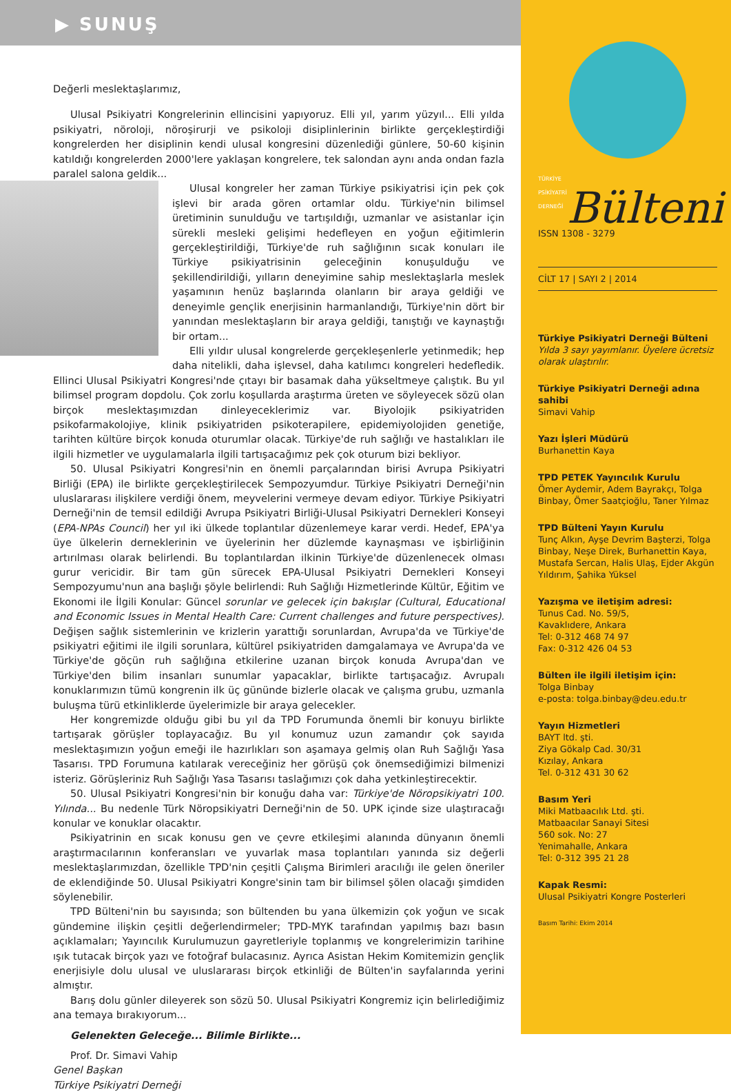▶ SUNUŞ
Değerli meslektaşlarımız,
Ulusal Psikiyatri Kongrelerinin ellincisini yapıyoruz. Elli yıl, yarım yüzyıl... Elli yılda psikiyatri, nöroloji, nöroşirurji ve psikoloji disiplinlerinin birlikte gerçekleştirdiği kongrelerden her disiplinin kendi ulusal kongresini düzenlediği günlere, 50-60 kişinin katıldığı kongrelerden 2000'lere yaklaşan kongrelere, tek salondan aynı anda ondan fazla paralel salona geldik...
Ulusal kongreler her zaman Türkiye psikiyatrisi için pek çok işlevi bir arada gören ortamlar oldu. Türkiye'nin bilimsel üretiminin sunulduğu ve tartışıldığı, uzmanlar ve asistanlar için sürekli mesleki gelişimi hedefleyen en yoğun eğitimlerin gerçekleştirildiği, Türkiye'de ruh sağlığının sıcak konuları ile Türkiye psikiyatrisinin geleceğinin konuşulduğu ve şekillendirildiği, yılların deneyimine sahip meslektaşlarla meslek yaşamının henüz başlarında olanların bir araya geldiği ve deneyimle gençlik enerjisinin harmanlandığı, Türkiye'nin dört bir yanından meslektaşların bir araya geldiği, tanıştığı ve kaynaştığı bir ortam...
Elli yıldır ulusal kongrelerde gerçekleşenlerle yetinmedik; hep daha nitelikli, daha işlevsel, daha katılımcı kongreleri hedefledik. Ellinci Ulusal Psikiyatri Kongresi'nde çıtayı bir basamak daha yükseltmeye çalıştık. Bu yıl bilimsel program dopdolu. Çok zorlu koşullarda araştırma üreten ve söyleyecek sözü olan birçok meslektaşımızdan dinleyeceklerimiz var. Biyolojik psikiyatriden psikofarmakolojiye, klinik psikiyatriden psikoterapilere, epidemiyolojiden genetiğe, tarihten kültüre birçok konuda oturumlar olacak. Türkiye'de ruh sağlığı ve hastalıkları ile ilgili hizmetler ve uygulamalarla ilgili tartışacağımız pek çok oturum bizi bekliyor.
50. Ulusal Psikiyatri Kongresi'nin en önemli parçalarından birisi Avrupa Psikiyatri Birliği (EPA) ile birlikte gerçekleştirilecek Sempozyumdur. Türkiye Psikiyatri Derneği'nin uluslararası ilişkilere verdiği önem, meyvelerini vermeye devam ediyor. Türkiye Psikiyatri Derneği'nin de temsil edildiği Avrupa Psikiyatri Birliği-Ulusal Psikiyatri Dernekleri Konseyi (EPA-NPAs Council) her yıl iki ülkede toplantılar düzenlemeye karar verdi. Hedef, EPA'ya üye ülkelerin derneklerinin ve üyelerinin her düzlemde kaynaşması ve işbirliğinin artırılması olarak belirlendi. Bu toplantılardan ilkinin Türkiye'de düzenlenecek olması gurur vericidir. Bir tam gün sürecek EPA-Ulusal Psikiyatri Dernekleri Konseyi Sempozyumu'nun ana başlığı şöyle belirlendi: Ruh Sağlığı Hizmetlerinde Kültür, Eğitim ve Ekonomi ile İlgili Konular: Güncel sorunlar ve gelecek için bakışlar (Cultural, Educational and Economic Issues in Mental Health Care: Current challenges and future perspectives). Değişen sağlık sistemlerinin ve krizlerin yarattığı sorunlardan, Avrupa'da ve Türkiye'de psikiyatri eğitimi ile ilgili sorunlara, kültürel psikiyatriden damgalamaya ve Avrupa'da ve Türkiye'de göçün ruh sağlığına etkilerine uzanan birçok konuda Avrupa'dan ve Türkiye'den bilim insanları sunumlar yapacaklar, birlikte tartışacağız. Avrupalı konuklarımızın tümü kongrenin ilk üç gününde bizlerle olacak ve çalışma grubu, uzmanla buluşma türü etkinliklerde üyelerimizle bir araya gelecekler.
Her kongremizde olduğu gibi bu yıl da TPD Forumunda önemli bir konuyu birlikte tartışarak görüşler toplayacağız. Bu yıl konumuz uzun zamandır çok sayıda meslektaşımızın yoğun emeği ile hazırlıkları son aşamaya gelmiş olan Ruh Sağlığı Yasa Tasarısı. TPD Forumuna katılarak vereceğiniz her görüşü çok önemsediğimizi bilmenizi isteriz. Görüşleriniz Ruh Sağlığı Yasa Tasarısı taslağımızı çok daha yetkinleştirecektir.
50. Ulusal Psikiyatri Kongresi'nin bir konuğu daha var: Türkiye'de Nöropsikiyatri 100. Yılında... Bu nedenle Türk Nöropsikiyatri Derneği'nin de 50. UPK içinde size ulaştıracağı konular ve konuklar olacaktır.
Psikiyatrinin en sıcak konusu gen ve çevre etkileşimi alanında dünyanın önemli araştırmacılarının konferansları ve yuvarlak masa toplantıları yanında siz değerli meslektaşlarımızdan, özellikle TPD'nin çeşitli Çalışma Birimleri aracılığı ile gelen öneriler de eklendiğinde 50. Ulusal Psikiyatri Kongre'sinin tam bir bilimsel şölen olacağı şimdiden söylenebilir.
TPD Bülteni'nin bu sayısında; son bültenden bu yana ülkemizin çok yoğun ve sıcak gündemine ilişkin çeşitli değerlendirmeler; TPD-MYK tarafından yapılmış bazı basın açıklamaları; Yayıncılık Kurulumuzun gayretleriyle toplanmış ve kongrelerimizin tarihine ışık tutacak birçok yazı ve fotoğraf bulacasınız. Ayrıca Asistan Hekim Komitemizin gençlik enerjisiyle dolu ulusal ve uluslararası birçok etkinliği de Bülten'in sayfalarında yerini almıştır.
Barış dolu günler dileyerek son sözü 50. Ulusal Psikiyatri Kongremiz için belirlediğimiz ana temaya bırakıyorum...
Gelenekten Geleceğe... Bilimle Birlikte...
Prof. Dr. Simavi Vahip
Genel Başkan
Türkiye Psikiyatri Derneği
TÜRKİYE
PSİKİYATRİ
DERNEĞİ
Bülteni
ISSN 1308 - 3279
CİLT 17 | SAYI 2 | 2014
Türkiye Psikiyatri Derneği Bülteni
Yılda 3 sayı yayımlanır. Üyelere ücretsiz olarak ulaştırılır.
Türkiye Psikiyatri Derneği adına sahibi
Simavi Vahip
Yazı İşleri Müdürü
Burhanettin Kaya
TPD PETEK Yayıncılık Kurulu
Ömer Aydemir, Adem Bayrakçı, Tolga Binbay, Ömer Saatçioğlu, Taner Yılmaz
TPD Bülteni Yayın Kurulu
Tunç Alkın, Ayşe Devrim Başterzi, Tolga Binbay, Neşe Direk, Burhanettin Kaya, Mustafa Sercan, Halis Ulaş, Ejder Akgün Yıldırım, Şahika Yüksel
Yazışma ve iletişim adresi:
Tunus Cad. No. 59/5,
Kavaklıdere, Ankara
Tel: 0-312 468 74 97
Fax: 0-312 426 04 53
Bülten ile ilgili iletişim için:
Tolga Binbay
e-posta: tolga.binbay@deu.edu.tr
Yayın Hizmetleri
BAYT ltd. şti.
Ziya Gökalp Cad. 30/31
Kızılay, Ankara
Tel. 0-312 431 30 62
Basım Yeri
Miki Matbaacılık Ltd. şti.
Matbaacılar Sanayi Sitesi
560 sok. No: 27
Yenimahalle, Ankara
Tel: 0-312 395 21 28
Kapak Resmi:
Ulusal Psikiyatri Kongre Posterleri
Basım Tarihi: Ekim 2014